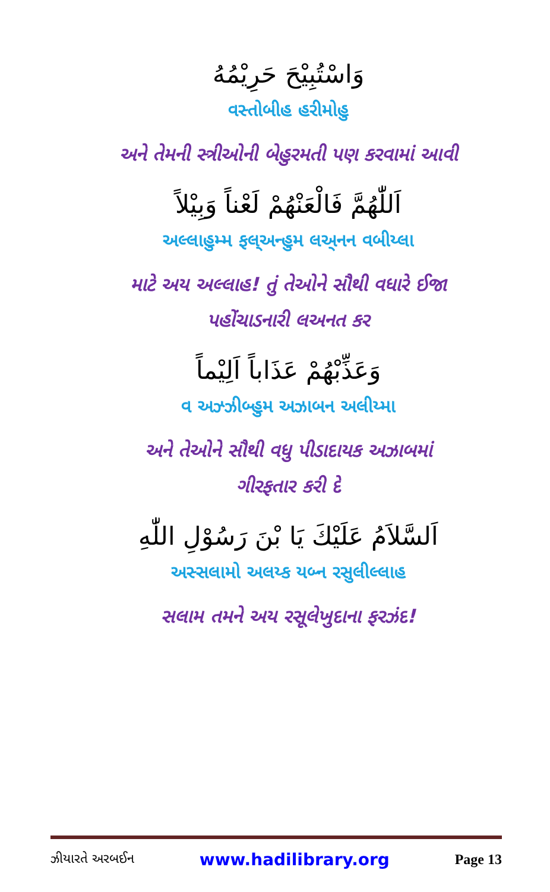وَاسْتُبِيْحَ حَرِيْمُهُ
વસ્તોબીહ હરીમોહુ
અને તેમની સ્ત્રીઓની બેહુરમતી પણ કરવામાં આવી
اَللّٰهُمَّ فَالْعَنْهُمْ لَعْناً وَبِيْلاً
અલ્લાહુમ્મ ફલ્અન્હુમ લઅ્નન વબીય્લા
માટે અય અલ્લાહ! તું તેઓને સૌથી વધારે ઈજા
પહોંચાડનારી લઅનત કર
وَعَذِّبْهُمْ عَذَاباً اَلِيْماً
વ અઝ્ઝીબ્હુમ અઝાબન અલીય્મા
અને તેઓને સૌથી વધુ પીડાદાયક અઝાબમાં
ગીરફતાર કરી દે
اَلسَّلاَمُ عَلَيْكَ يَا بْنَ رَسُوْلِ اللّٰهِ
અસ્સલામો અલય્ક યબ્ન રસુલીલ્લાહ
સલામ તમને અય રસૂલેખુદાના ફરઝંદ!
ઝીયારતે અરબઈન www.hadilibrary.org Page 13